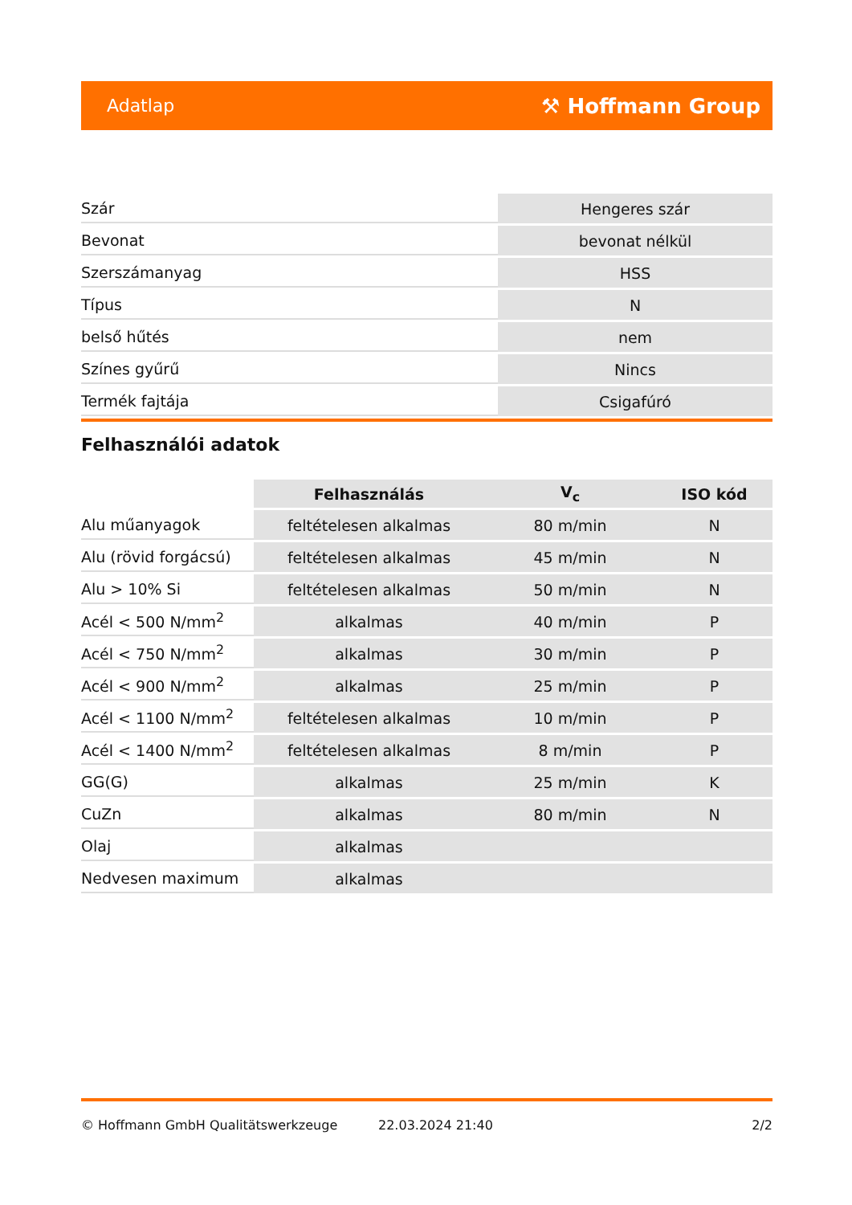Adatlap ⚒ Hoffmann Group
| Szár | Hengeres szár |
| Bevonat | bevonat nélkül |
| Szerszámanyag | HSS |
| Típus | N |
| belső hűtés | nem |
| Színes gyűrű | Nincs |
| Termék fajtája | Csigafúró |
Felhasználói adatok
| | Felhasználás | V<sub>c</sub> | ISO kód |
| --- | --- | --- | --- |
| Alu műanyagok | feltételesen alkalmas | 80 m/min | N |
| Alu (rövid forgácsú) | feltételesen alkalmas | 45 m/min | N |
| Alu > 10% Si | feltételesen alkalmas | 50 m/min | N |
| Acél < 500 N/mm<sup>2</sup> | alkalmas | 40 m/min | P |
| Acél < 750 N/mm<sup>2</sup> | alkalmas | 30 m/min | P |
| Acél < 900 N/mm<sup>2</sup> | alkalmas | 25 m/min | P |
| Acél < 1100 N/mm<sup>2</sup> | feltételesen alkalmas | 10 m/min | P |
| Acél < 1400 N/mm<sup>2</sup> | feltételesen alkalmas | 8 m/min | P |
| GG(G) | alkalmas | 25 m/min | K |
| CuZn | alkalmas | 80 m/min | N |
| Olaj | alkalmas | | |
| Nedvesen maximum | alkalmas | | |
© Hoffmann GmbH Qualitätswerkzeuge 22.03.2024 21:40 2/2